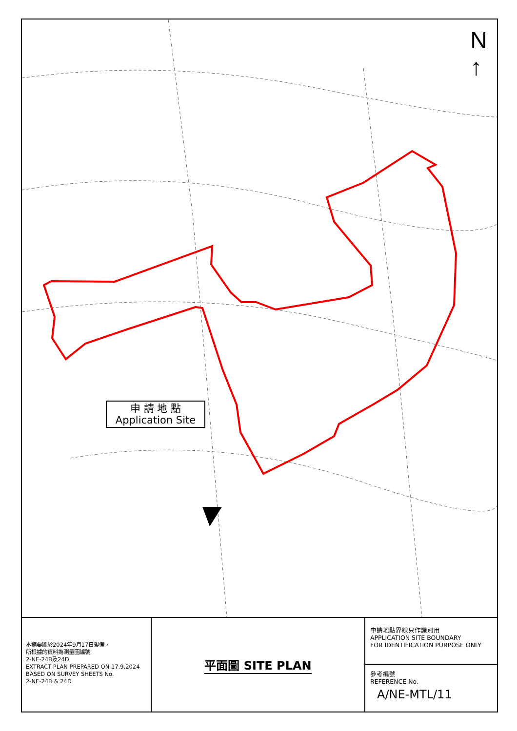N
↑
申 請 地 點
Application Site
本摘要圖於2024年9月17日擬備，
所根據的資料為測量圖編號
2-NE-24B及24D
EXTRACT PLAN PREPARED ON 17.9.2024
BASED ON SURVEY SHEETS No.
2-NE-24B & 24D
平面圖 SITE PLAN
申請地點界線只作識別用
APPLICATION SITE BOUNDARY
FOR IDENTIFICATION PURPOSE ONLY
參考編號
REFERENCE No.
A/NE-MTL/11